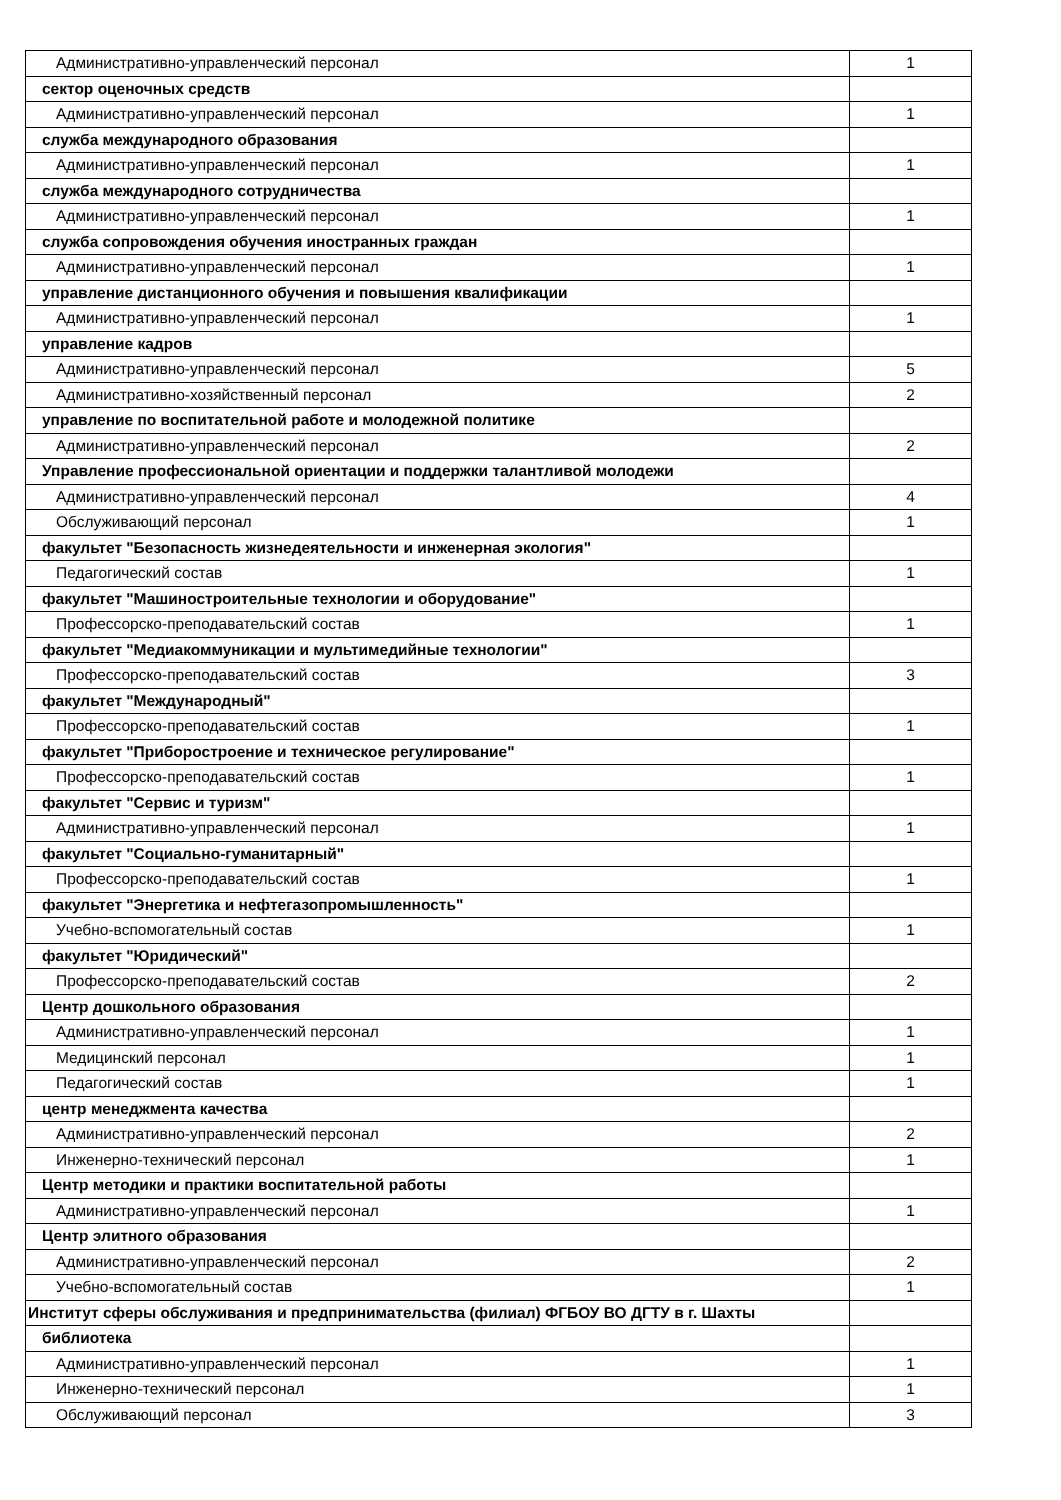| Административно-управленческий персонал | 1 |
| сектор оценочных средств | |
| Административно-управленческий персонал | 1 |
| служба международного образования | |
| Административно-управленческий персонал | 1 |
| служба международного сотрудничества | |
| Административно-управленческий персонал | 1 |
| служба сопровождения обучения иностранных граждан | |
| Административно-управленческий персонал | 1 |
| управление дистанционного обучения и повышения квалификации | |
| Административно-управленческий персонал | 1 |
| управление кадров | |
| Административно-управленческий персонал | 5 |
| Административно-хозяйственный персонал | 2 |
| управление по воспитательной работе и молодежной политике | |
| Административно-управленческий персонал | 2 |
| Управление профессиональной ориентации и поддержки талантливой молодежи | |
| Административно-управленческий персонал | 4 |
| Обслуживающий персонал | 1 |
| факультет "Безопасность жизнедеятельности и инженерная экология" | |
| Педагогический состав | 1 |
| факультет "Машиностроительные технологии и оборудование" | |
| Профессорско-преподавательский состав | 1 |
| факультет "Медиакоммуникации и мультимедийные технологии" | |
| Профессорско-преподавательский состав | 3 |
| факультет "Международный" | |
| Профессорско-преподавательский состав | 1 |
| факультет "Приборостроение и техническое регулирование" | |
| Профессорско-преподавательский состав | 1 |
| факультет "Сервис и туризм" | |
| Административно-управленческий персонал | 1 |
| факультет "Социально-гуманитарный" | |
| Профессорско-преподавательский состав | 1 |
| факультет "Энергетика и нефтегазопромышленность" | |
| Учебно-вспомогательный состав | 1 |
| факультет "Юридический" | |
| Профессорско-преподавательский состав | 2 |
| Центр дошкольного образования | |
| Административно-управленческий персонал | 1 |
| Медицинский персонал | 1 |
| Педагогический состав | 1 |
| центр менеджмента качества | |
| Административно-управленческий персонал | 2 |
| Инженерно-технический персонал | 1 |
| Центр методики и практики воспитательной работы | |
| Административно-управленческий персонал | 1 |
| Центр элитного образования | |
| Административно-управленческий персонал | 2 |
| Учебно-вспомогательный состав | 1 |
| Институт сферы обслуживания и предпринимательства (филиал) ФГБОУ ВО ДГТУ в г. Шахты | |
| библиотека | |
| Административно-управленческий персонал | 1 |
| Инженерно-технический персонал | 1 |
| Обслуживающий персонал | 3 |